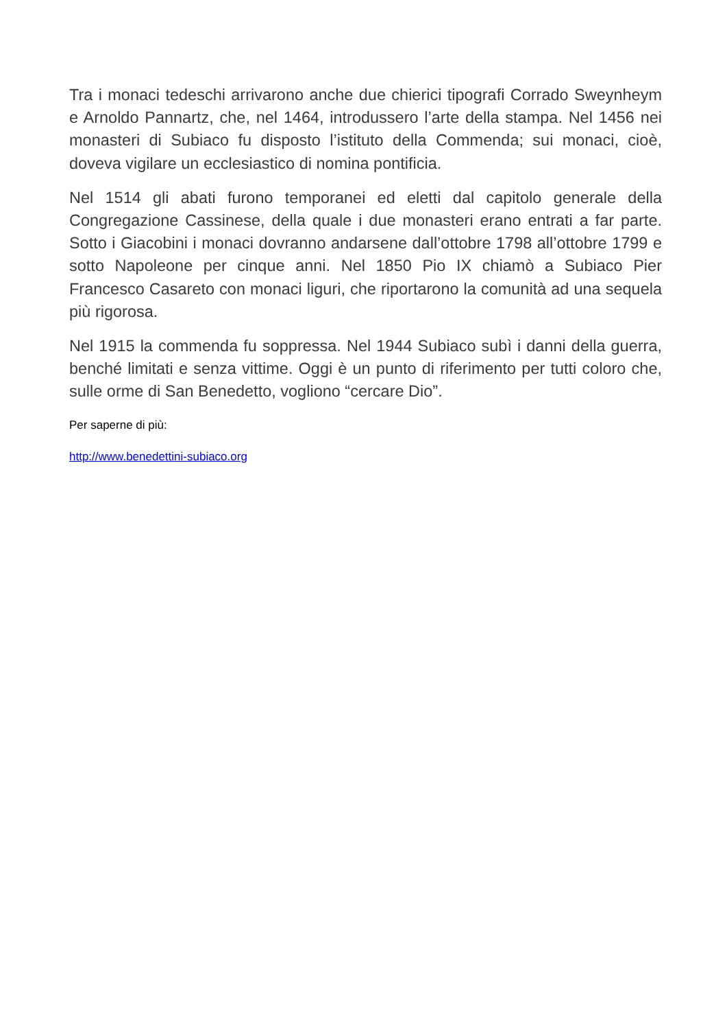Tra i monaci tedeschi arrivarono anche due chierici tipografi Corrado Sweynheym e Arnoldo Pannartz, che, nel 1464, introdussero l’arte della stampa. Nel 1456 nei monasteri di Subiaco fu disposto l’istituto della Commenda; sui monaci, cioè, doveva vigilare un ecclesiastico di nomina pontificia.
Nel 1514 gli abati furono temporanei ed eletti dal capitolo generale della Congregazione Cassinese, della quale i due monasteri erano entrati a far parte. Sotto i Giacobini i monaci dovranno andarsene dall’ottobre 1798 all’ottobre 1799 e sotto Napoleone per cinque anni. Nel 1850 Pio IX chiamò a Subiaco Pier Francesco Casareto con monaci liguri, che riportarono la comunità ad una sequela più rigorosa.
Nel 1915 la commenda fu soppressa. Nel 1944 Subiaco subì i danni della guerra, benché limitati e senza vittime. Oggi è un punto di riferimento per tutti coloro che, sulle orme di San Benedetto, vogliono “cercare Dio”.
Per saperne di più:
http://www.benedettini-subiaco.org